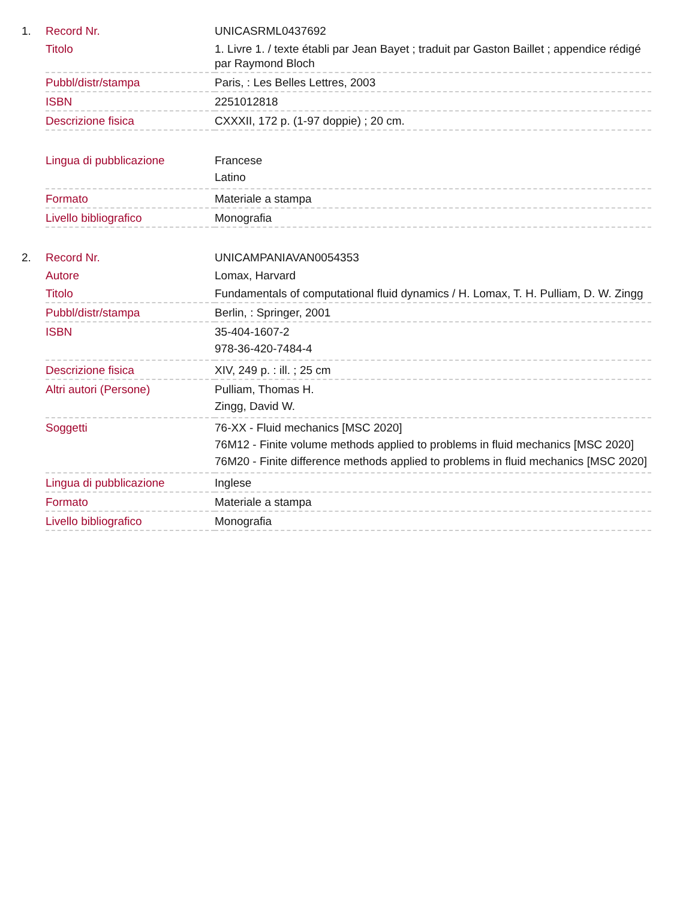| 1. | Record Nr. | UNICASRML0437692 |
| | Titolo | 1. Livre 1. / texte établi par Jean Bayet ; traduit par Gaston Baillet ; appendice rédigé par Raymond Bloch |
| | Pubbl/distr/stampa | Paris, : Les Belles Lettres, 2003 |
| | ISBN | 2251012818 |
| | Descrizione fisica | CXXXII, 172 p. (1-97 doppie) ; 20 cm. |
| | Lingua di pubblicazione | Francese Latino |
| | Formato | Materiale a stampa |
| | Livello bibliografico | Monografia |
| 2. | Record Nr. | UNICAMPANIAVAN0054353 |
| | Autore | Lomax, Harvard |
| | Titolo | Fundamentals of computational fluid dynamics / H. Lomax, T. H. Pulliam, D. W. Zingg |
| | Pubbl/distr/stampa | Berlin, : Springer, 2001 |
| | ISBN | 35-404-1607-2 978-36-420-7484-4 |
| | Descrizione fisica | XIV, 249 p. : ill. ; 25 cm |
| | Altri autori (Persone) | Pulliam, Thomas H. Zingg, David W. |
| | Soggetti | 76-XX - Fluid mechanics [MSC 2020] 76M12 - Finite volume methods applied to problems in fluid mechanics [MSC 2020] 76M20 - Finite difference methods applied to problems in fluid mechanics [MSC 2020] |
| | Lingua di pubblicazione | Inglese |
| | Formato | Materiale a stampa |
| | Livello bibliografico | Monografia |